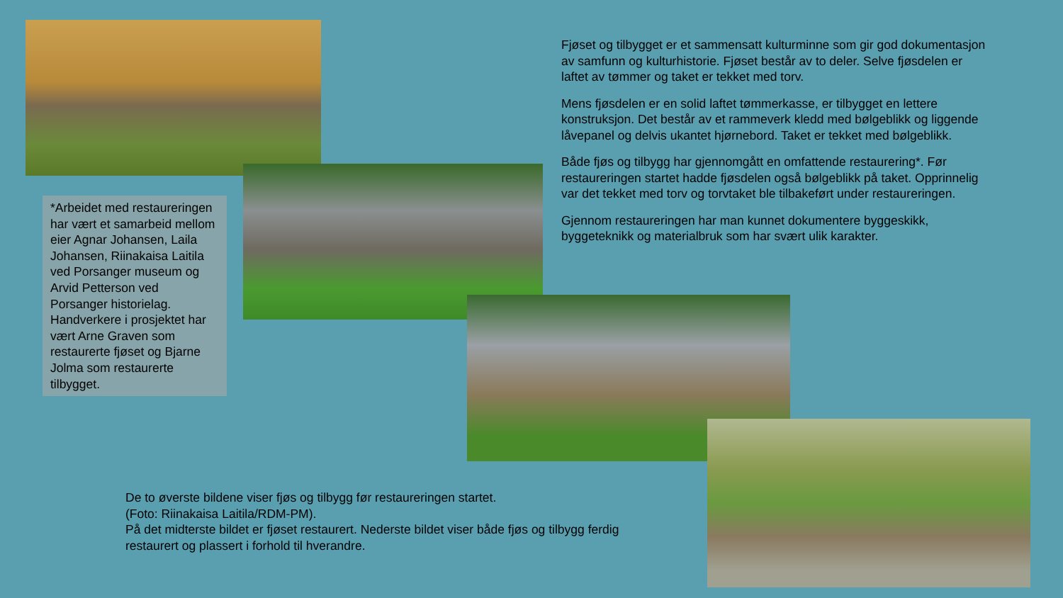Fjøset og tilbygget er et sammensatt kulturminne som gir god dokumentasjon av samfunn og kulturhistorie. Fjøset består av to deler. Selve fjøsdelen er laftet av tømmer og taket er tekket med torv.
Mens fjøsdelen er en solid laftet tømmerkasse, er tilbygget en lettere konstruksjon. Det består av et rammeverk kledd med bølgeblikk og liggende låvepanel og delvis ukantet hjørnebord. Taket er tekket med bølgeblikk.
Både fjøs og tilbygg har gjennomgått en omfattende restaurering*. Før restaureringen startet hadde fjøsdelen også bølgeblikk på taket. Opprinnelig var det tekket med torv og torvtaket ble tilbakeført under restaureringen.
Gjennom restaureringen har man kunnet dokumentere byggeskikk, byggeteknikk og materialbruk som har svært ulik karakter.
*Arbeidet med restaureringen har vært et samarbeid mellom eier Agnar Johansen, Laila Johansen, Riinakaisa Laitila ved Porsanger museum og Arvid Petterson ved Porsanger historielag. Handverkere i prosjektet har vært Arne Graven som restaurerte fjøset og Bjarne Jolma som restaurerte tilbygget.
De to øverste bildene viser fjøs og tilbygg før restaureringen startet.
(Foto: Riinakaisa Laitila/RDM-PM).
På det midterste bildet er fjøset restaurert. Nederste bildet viser både fjøs og tilbygg ferdig restaurert og plassert i forhold til hverandre.